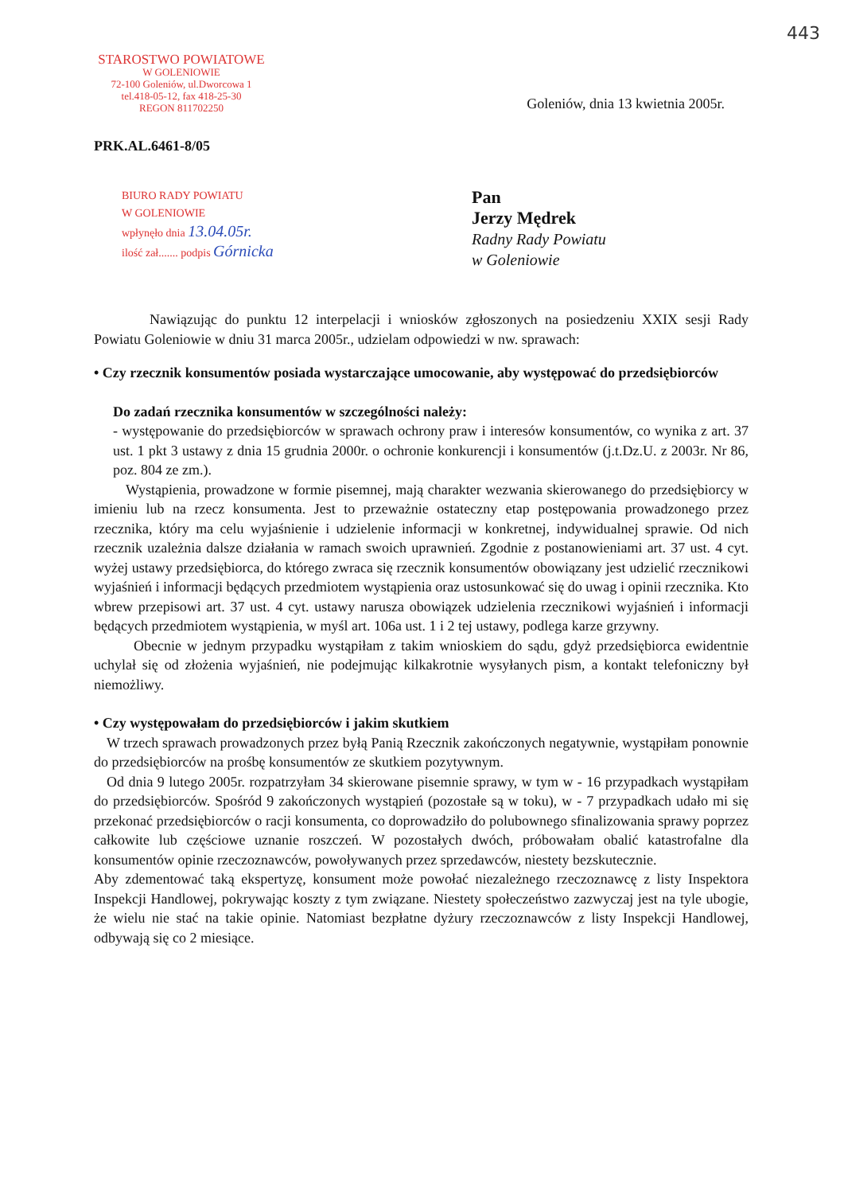443
STAROSTWO POWIATOWE
W GOLENIOWIE
72-100 Goleniów, ul.Dworcowa 1
tel.418-05-12, fax 418-25-30
REGON 811702250
Goleniów, dnia 13 kwietnia 2005r.
PRK.AL.6461-8/05
BIURO RADY POWIATU
W GOLENIOWIE
wpłynęło dnia 13.04.05r.
ilość zał....... podpis Górnicka
Pan
Jerzy Mędrek
Radny Rady Powiatu
w Goleniowie
Nawiązując do punktu 12 interpelacji i wniosków zgłoszonych na posiedzeniu XXIX sesji Rady Powiatu Goleniowie w dniu 31 marca 2005r., udzielam odpowiedzi w nw. sprawach:
• Czy rzecznik konsumentów posiada wystarczające umocowanie, aby występować do przedsiębiorców
Do zadań rzecznika konsumentów w szczególności należy:
- występowanie do przedsiębiorców w sprawach ochrony praw i interesów konsumentów, co wynika z art. 37 ust. 1 pkt 3 ustawy z dnia 15 grudnia 2000r. o ochronie konkurencji i konsumentów (j.t.Dz.U. z 2003r. Nr 86, poz. 804 ze zm.).
Wystąpienia, prowadzone w formie pisemnej, mają charakter wezwania skierowanego do przedsiębiorcy w imieniu lub na rzecz konsumenta. Jest to przeważnie ostateczny etap postępowania prowadzonego przez rzecznika, który ma celu wyjaśnienie i udzielenie informacji w konkretnej, indywidualnej sprawie. Od nich rzecznik uzależnia dalsze działania w ramach swoich uprawnień. Zgodnie z postanowieniami art. 37 ust. 4 cyt. wyżej ustawy przedsiębiorca, do którego zwraca się rzecznik konsumentów obowiązany jest udzielić rzecznikowi wyjaśnień i informacji będących przedmiotem wystąpienia oraz ustosunkować się do uwag i opinii rzecznika. Kto wbrew przepisowi art. 37 ust. 4 cyt. ustawy narusza obowiązek udzielenia rzecznikowi wyjaśnień i informacji będących przedmiotem wystąpienia, w myśl art. 106a ust. 1 i 2 tej ustawy, podlega karze grzywny.
Obecnie w jednym przypadku wystąpiłam z takim wnioskiem do sądu, gdyż przedsiębiorca ewidentnie uchylał się od złożenia wyjaśnień, nie podejmując kilkakrotnie wysyłanych pism, a kontakt telefoniczny był niemożliwy.
• Czy występowałam do przedsiębiorców i jakim skutkiem
W trzech sprawach prowadzonych przez byłą Panią Rzecznik zakończonych negatywnie, wystąpiłam ponownie do przedsiębiorców na prośbę konsumentów ze skutkiem pozytywnym.
Od dnia 9 lutego 2005r. rozpatrzyłam 34 skierowane pisemnie sprawy, w tym w - 16 przypadkach wystąpiłam do przedsiębiorców. Spośród 9 zakończonych wystąpień (pozostałe są w toku), w - 7 przypadkach udało mi się przekonać przedsiębiorców o racji konsumenta, co doprowadziło do polubownego sfinalizowania sprawy poprzez całkowite lub częściowe uznanie roszczeń. W pozostałych dwóch, próbowałam obalić katastrofalne dla konsumentów opinie rzeczoznawców, powoływanych przez sprzedawców, niestety bezskutecznie.
Aby zdementować taką ekspertyzę, konsument może powołać niezależnego rzeczoznawcę z listy Inspektora Inspekcji Handlowej, pokrywając koszty z tym związane. Niestety społeczeństwo zazwyczaj jest na tyle ubogie, że wielu nie stać na takie opinie. Natomiast bezpłatne dyżury rzeczoznawców z listy Inspekcji Handlowej, odbywają się co 2 miesiące.